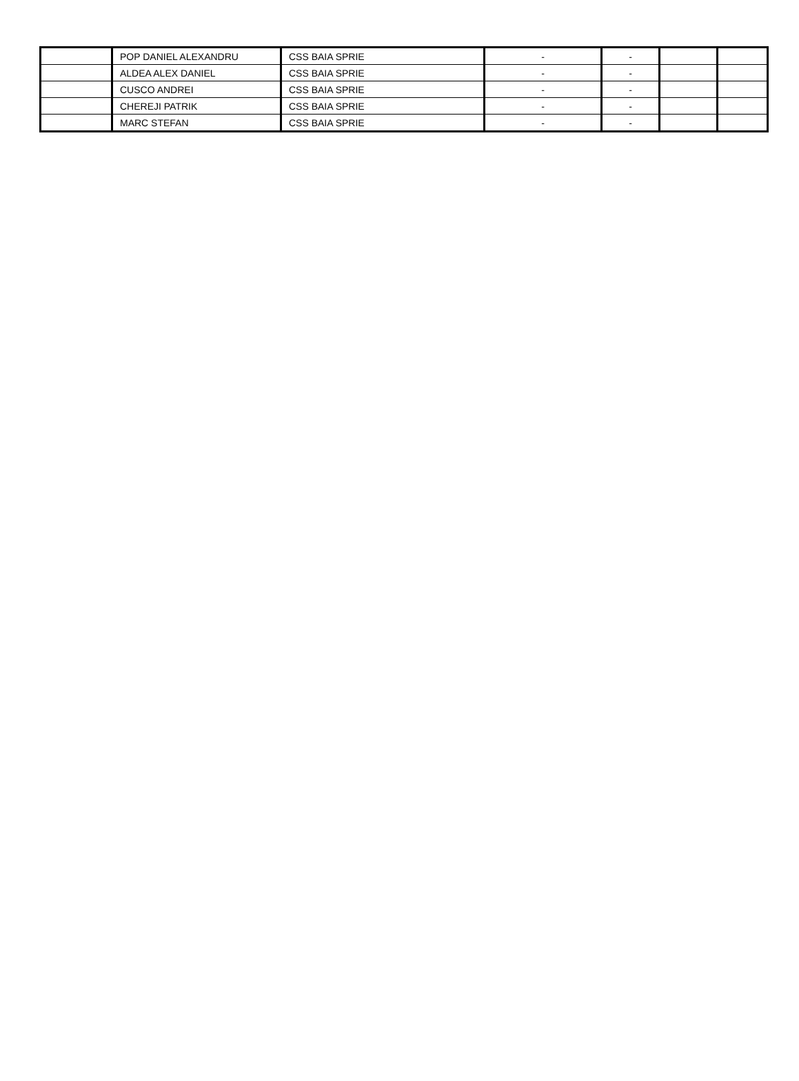| | POP DANIEL ALEXANDRU | CSS BAIA SPRIE | - | - | | |
| | ALDEA ALEX DANIEL | CSS BAIA SPRIE | - | - | | |
| | CUSCO ANDREI | CSS BAIA SPRIE | - | - | | |
| | CHEREJI PATRIK | CSS BAIA SPRIE | - | - | | |
| | MARC STEFAN | CSS BAIA SPRIE | - | - | | |